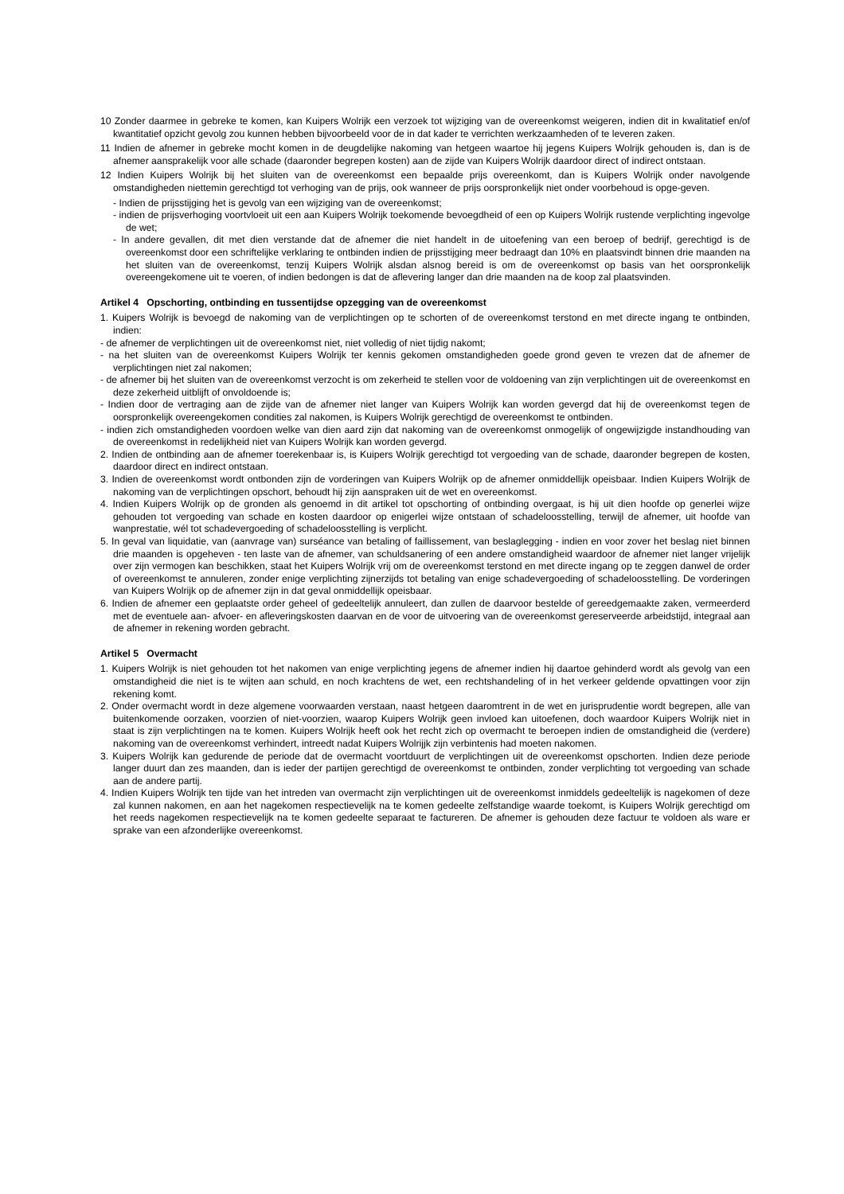10 Zonder daarmee in gebreke te komen, kan Kuipers Wolrijk een verzoek tot wijziging van de overeenkomst weigeren, indien dit in kwalitatief en/of kwantitatief opzicht gevolg zou kunnen hebben bijvoorbeeld voor de in dat kader te verrichten werkzaamheden of te leveren zaken.
11 Indien de afnemer in gebreke mocht komen in de deugdelijke nakoming van hetgeen waartoe hij jegens Kuipers Wolrijk gehouden is, dan is de afnemer aansprakelijk voor alle schade (daaronder begrepen kosten) aan de zijde van Kuipers Wolrijk daardoor direct of indirect ontstaan.
12 Indien Kuipers Wolrijk bij het sluiten van de overeenkomst een bepaalde prijs overeenkomt, dan is Kuipers Wolrijk onder navolgende omstandigheden niettemin gerechtigd tot verhoging van de prijs, ook wanneer de prijs oorspronkelijk niet onder voorbehoud is opge-geven.
- Indien de prijsstijging het is gevolg van een wijziging van de overeenkomst;
- indien de prijsverhoging voortvloeit uit een aan Kuipers Wolrijk toekomende bevoegdheid of een op Kuipers Wolrijk rustende verplichting ingevolge de wet;
- In andere gevallen, dit met dien verstande dat de afnemer die niet handelt in de uitoefening van een beroep of bedrijf, gerechtigd is de overeenkomst door een schriftelijke verklaring te ontbinden indien de prijsstijging meer bedraagt dan 10% en plaatsvindt binnen drie maanden na het sluiten van de overeenkomst, tenzij Kuipers Wolrijk alsdan alsnog bereid is om de overeenkomst op basis van het oorspronkelijk overeengekomene uit te voeren, of indien bedongen is dat de aflevering langer dan drie maanden na de koop zal plaatsvinden.
Artikel 4 Opschorting, ontbinding en tussentijdse opzegging van de overeenkomst
1. Kuipers Wolrijk is bevoegd de nakoming van de verplichtingen op te schorten of de overeenkomst terstond en met directe ingang te ontbinden, indien:
- de afnemer de verplichtingen uit de overeenkomst niet, niet volledig of niet tijdig nakomt;
- na het sluiten van de overeenkomst Kuipers Wolrijk ter kennis gekomen omstandigheden goede grond geven te vrezen dat de afnemer de verplichtingen niet zal nakomen;
- de afnemer bij het sluiten van de overeenkomst verzocht is om zekerheid te stellen voor de voldoening van zijn verplichtingen uit de overeenkomst en deze zekerheid uitblijft of onvoldoende is;
- Indien door de vertraging aan de zijde van de afnemer niet langer van Kuipers Wolrijk kan worden gevergd dat hij de overeenkomst tegen de oorspronkelijk overeengekomen condities zal nakomen, is Kuipers Wolrijk gerechtigd de overeenkomst te ontbinden.
- indien zich omstandigheden voordoen welke van dien aard zijn dat nakoming van de overeenkomst onmogelijk of ongewijzigde instandhouding van de overeenkomst in redelijkheid niet van Kuipers Wolrijk kan worden gevergd.
2. Indien de ontbinding aan de afnemer toerekenbaar is, is Kuipers Wolrijk gerechtigd tot vergoeding van de schade, daaronder begrepen de kosten, daardoor direct en indirect ontstaan.
3. Indien de overeenkomst wordt ontbonden zijn de vorderingen van Kuipers Wolrijk op de afnemer onmiddellijk opeisbaar. Indien Kuipers Wolrijk de nakoming van de verplichtingen opschort, behoudt hij zijn aanspraken uit de wet en overeenkomst.
4. Indien Kuipers Wolrijk op de gronden als genoemd in dit artikel tot opschorting of ontbinding overgaat, is hij uit dien hoofde op generlei wijze gehouden tot vergoeding van schade en kosten daardoor op enigerlei wijze ontstaan of schadeloosstelling, terwijl de afnemer, uit hoofde van wanprestatie, wél tot schadevergoeding of schadeloosstelling is verplicht.
5. In geval van liquidatie, van (aanvrage van) surséance van betaling of faillissement, van beslaglegging - indien en voor zover het beslag niet binnen drie maanden is opgeheven - ten laste van de afnemer, van schuldsanering of een andere omstandigheid waardoor de afnemer niet langer vrijelijk over zijn vermogen kan beschikken, staat het Kuipers Wolrijk vrij om de overeenkomst terstond en met directe ingang op te zeggen danwel de order of overeenkomst te annuleren, zonder enige verplichting zijnerzijds tot betaling van enige schadevergoeding of schadeloosstelling. De vorderingen van Kuipers Wolrijk op de afnemer zijn in dat geval onmiddellijk opeisbaar.
6. Indien de afnemer een geplaatste order geheel of gedeeltelijk annuleert, dan zullen de daarvoor bestelde of gereedgemaakte zaken, vermeerderd met de eventuele aan- afvoer- en afleveringskosten daarvan en de voor de uitvoering van de overeenkomst gereserveerde arbeidstijd, integraal aan de afnemer in rekening worden gebracht.
Artikel 5 Overmacht
1. Kuipers Wolrijk is niet gehouden tot het nakomen van enige verplichting jegens de afnemer indien hij daartoe gehinderd wordt als gevolg van een omstandigheid die niet is te wijten aan schuld, en noch krachtens de wet, een rechtshandeling of in het verkeer geldende opvattingen voor zijn rekening komt.
2. Onder overmacht wordt in deze algemene voorwaarden verstaan, naast hetgeen daaromtrent in de wet en jurisprudentie wordt begrepen, alle van buitenkomende oorzaken, voorzien of niet-voorzien, waarop Kuipers Wolrijk geen invloed kan uitoefenen, doch waardoor Kuipers Wolrijk niet in staat is zijn verplichtingen na te komen. Kuipers Wolrijk heeft ook het recht zich op overmacht te beroepen indien de omstandigheid die (verdere) nakoming van de overeenkomst verhindert, intreedt nadat Kuipers Wolrijjk zijn verbintenis had moeten nakomen.
3. Kuipers Wolrijk kan gedurende de periode dat de overmacht voortduurt de verplichtingen uit de overeenkomst opschorten. Indien deze periode langer duurt dan zes maanden, dan is ieder der partijen gerechtigd de overeenkomst te ontbinden, zonder verplichting tot vergoeding van schade aan de andere partij.
4. Indien Kuipers Wolrijk ten tijde van het intreden van overmacht zijn verplichtingen uit de overeenkomst inmiddels gedeeltelijk is nagekomen of deze zal kunnen nakomen, en aan het nagekomen respectievelijk na te komen gedeelte zelfstandige waarde toekomt, is Kuipers Wolrijk gerechtigd om het reeds nagekomen respectievelijk na te komen gedeelte separaat te factureren. De afnemer is gehouden deze factuur te voldoen als ware er sprake van een afzonderlijke overeenkomst.